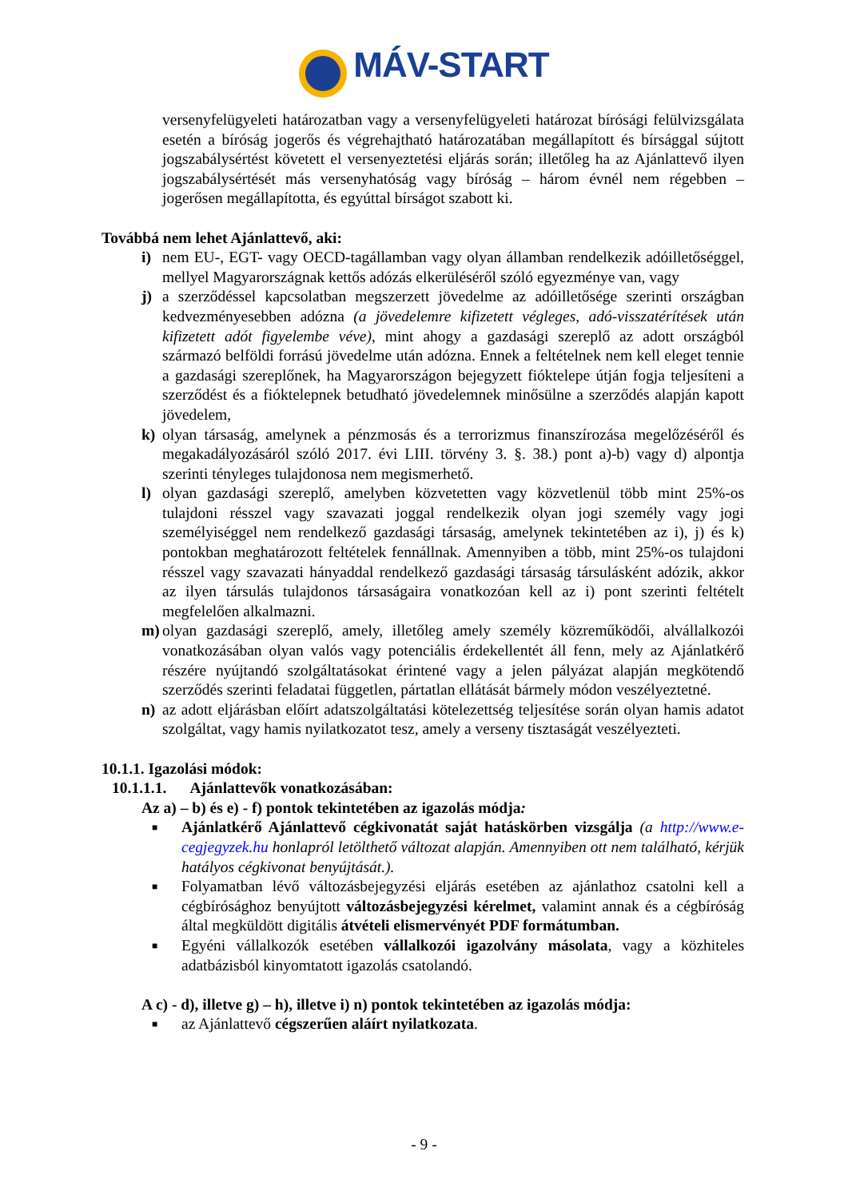MÁV-START
versenyfelügyeleti határozatban vagy a versenyfelügyeleti határozat bírósági felülvizsgálata esetén a bíróság jogerős és végrehajtható határozatában megállapított és bírsággal sújtott jogszabálysértést követett el versenyeztetési eljárás során; illetőleg ha az Ajánlattevő ilyen jogszabálysértését más versenyhatóság vagy bíróság – három évnél nem régebben – jogerősen megállapította, és egyúttal bírságot szabott ki.
Továbbá nem lehet Ajánlattevő, aki:
i) nem EU-, EGT- vagy OECD-tagállamban vagy olyan államban rendelkezik adóilletőséggel, mellyel Magyarországnak kettős adózás elkerüléséről szóló egyezménye van, vagy
j) a szerződéssel kapcsolatban megszerzett jövedelme az adóilletősége szerinti országban kedvezményesebben adózna (a jövedelemre kifizetett végleges, adó-visszatérítések után kifizetett adót figyelembe véve), mint ahogy a gazdasági szereplő az adott országból származó belföldi forrású jövedelme után adózna. Ennek a feltételnek nem kell eleget tennie a gazdasági szereplőnek, ha Magyarországon bejegyzett fióktelepe útján fogja teljesíteni a szerződést és a fióktelepnek betudható jövedelemnek minősülne a szerződés alapján kapott jövedelem,
k) olyan társaság, amelynek a pénzmosás és a terrorizmus finanszírozása megelőzéséről és megakadályozásáról szóló 2017. évi LIII. törvény 3. §. 38.) pont a)-b) vagy d) alpontja szerinti tényleges tulajdonosa nem megismerhető.
l) olyan gazdasági szereplő, amelyben közvetetten vagy közvetlenül több mint 25%-os tulajdoni résszel vagy szavazati joggal rendelkezik olyan jogi személy vagy jogi személyiséggel nem rendelkező gazdasági társaság, amelynek tekintetében az i), j) és k) pontokban meghatározott feltételek fennállnak. Amennyiben a több, mint 25%-os tulajdoni résszel vagy szavazati hányaddal rendelkező gazdasági társaság társulásként adózik, akkor az ilyen társulás tulajdonos társaságaira vonatkozóan kell az i) pont szerinti feltételt megfelelően alkalmazni.
m) olyan gazdasági szereplő, amely, illetőleg amely személy közreműködői, alvállalkozói vonatkozásában olyan valós vagy potenciális érdekellentét áll fenn, mely az Ajánlatkérő részére nyújtandó szolgáltatásokat érintené vagy a jelen pályázat alapján megkötendő szerződés szerinti feladatai független, pártatlan ellátását bármely módon veszélyeztetné.
n) az adott eljárásban előírt adatszolgáltatási kötelezettség teljesítése során olyan hamis adatot szolgáltat, vagy hamis nyilatkozatot tesz, amely a verseny tisztaságát veszélyezteti.
10.1.1. Igazolási módok:
10.1.1.1. Ajánlattevők vonatkozásában:
Az a) – b) és e) - f) pontok tekintetében az igazolás módja:
■
Ajánlatkérő Ajánlattevő cégkivonatát saját hatáskörben vizsgálja (a http://www.e-cegjegyzek.hu honlapról letölthető változat alapján. Amennyiben ott nem található, kérjük hatályos cégkivonat benyújtását.).
■
Folyamatban lévő változásbejegyzési eljárás esetében az ajánlathoz csatolni kell a cégbírósághoz benyújtott változásbejegyzési kérelmet, valamint annak és a cégbíróság által megküldött digitális átvételi elismervényét PDF formátumban.
■
Egyéni vállalkozók esetében vállalkozói igazolvány másolata, vagy a közhiteles adatbázisból kinyomtatott igazolás csatolandó.
A c) - d), illetve g) – h), illetve i) n) pontok tekintetében az igazolás módja:
■
az Ajánlattevő cégszerűen aláírt nyilatkozata.
- 9 -